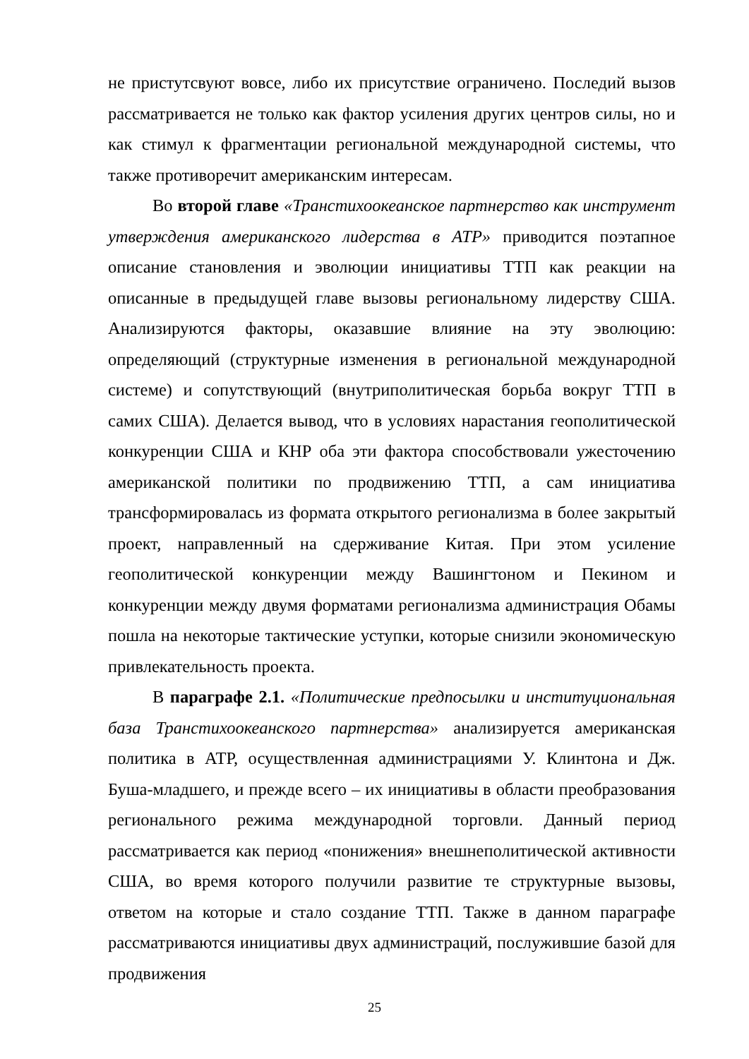не пристутсвуют вовсе, либо их присутствие ограничено. Последий вызов рассматривается не только как фактор усиления других центров силы, но и как стимул к фрагментации региональной международной системы, что также противоречит американским интересам.
Во второй главе «Транстихоокеанское партнерство как инструмент утверждения американского лидерства в АТР» приводится поэтапное описание становления и эволюции инициативы ТТП как реакции на описанные в предыдущей главе вызовы региональному лидерству США. Анализируются факторы, оказавшие влияние на эту эволюцию: определяющий (структурные изменения в региональной международной системе) и сопутствующий (внутриполитическая борьба вокруг ТТП в самих США). Делается вывод, что в условиях нарастания геополитической конкуренции США и КНР оба эти фактора способствовали ужесточению американской политики по продвижению ТТП, а сам инициатива трансформировалась из формата открытого регионализма в более закрытый проект, направленный на сдерживание Китая. При этом усиление геополитической конкуренции между Вашингтоном и Пекином и конкуренции между двумя форматами регионализма администрация Обамы пошла на некоторые тактические уступки, которые снизили экономическую привлекательность проекта.
В параграфе 2.1. «Политические предпосылки и институциональная база Транстихоокеанского партнерства» анализируется американская политика в АТР, осуществленная администрациями У. Клинтона и Дж. Буша-младшего, и прежде всего – их инициативы в области преобразования регионального режима международной торговли. Данный период рассматривается как период «понижения» внешнеполитической активности США, во время которого получили развитие те структурные вызовы, ответом на которые и стало создание ТТП. Также в данном параграфе рассматриваются инициативы двух администраций, послужившие базой для продвижения
25